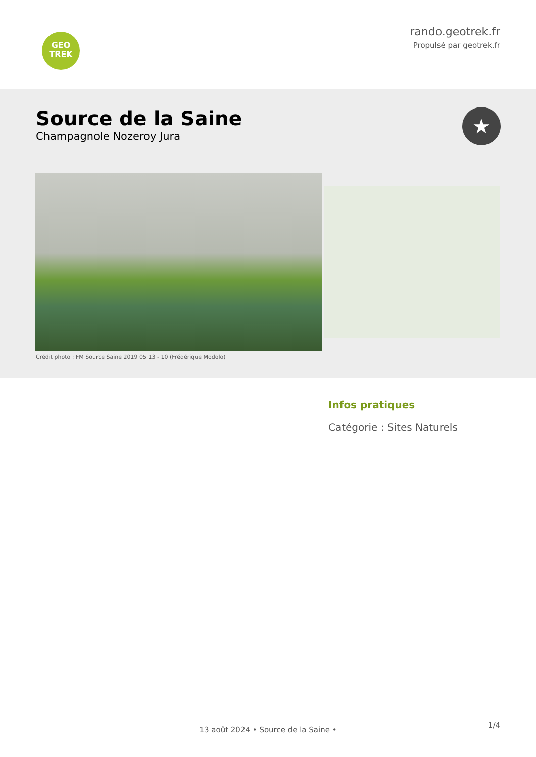GEO
TREK
rando.geotrek.fr
Propulsé par geotrek.fr
Source de la Saine
Champagnole Nozeroy Jura
★
Crédit photo : FM Source Saine 2019 05 13 - 10 (Frédérique Modolo)
Infos pratiques
Catégorie : Sites Naturels
1/4
13 août 2024 • Source de la Saine •